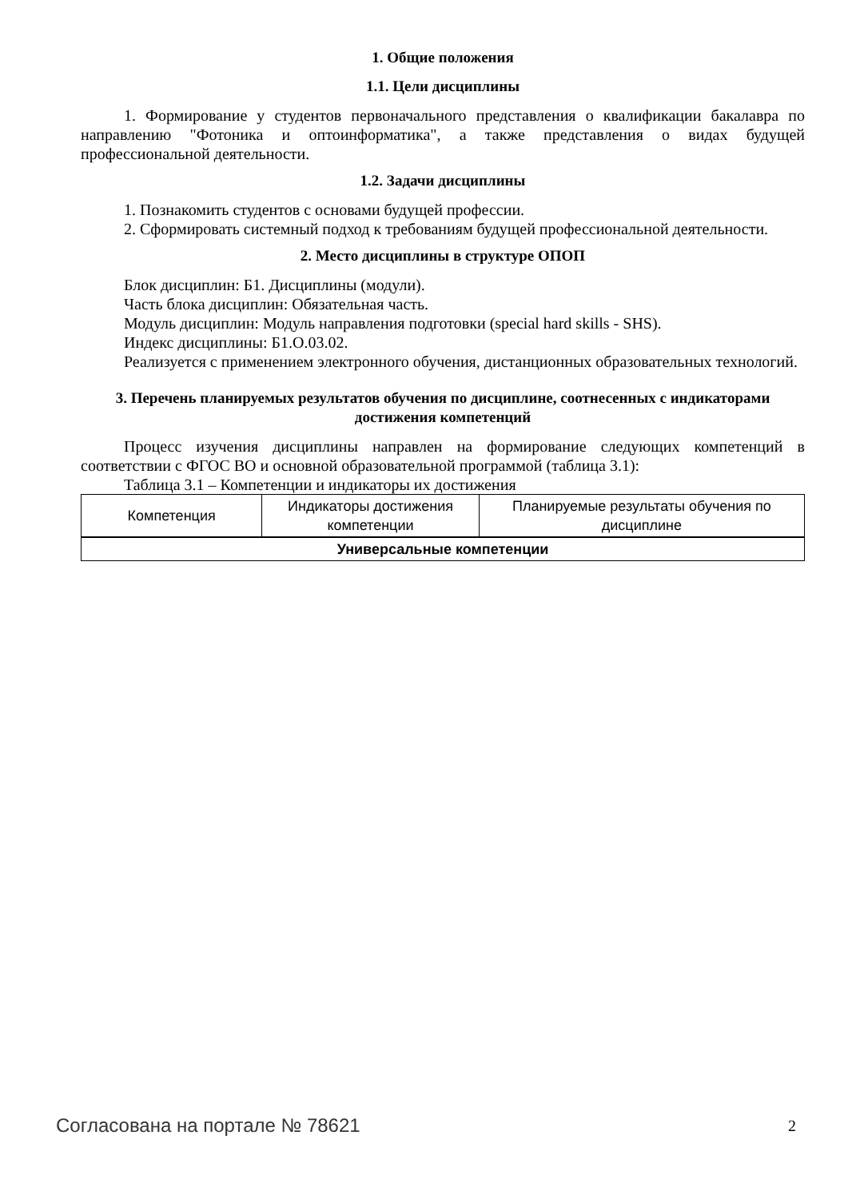1. Общие положения
1.1. Цели дисциплины
1. Формирование у студентов первоначального представления о квалификации бакалавра по направлению "Фотоника и оптоинформатика", а также представления о видах будущей профессиональной деятельности.
1.2. Задачи дисциплины
1. Познакомить студентов с основами будущей профессии.
2. Сформировать системный подход к требованиям будущей профессиональной деятельности.
2. Место дисциплины в структуре ОПОП
Блок дисциплин: Б1. Дисциплины (модули).
Часть блока дисциплин: Обязательная часть.
Модуль дисциплин: Модуль направления подготовки (special hard skills - SHS).
Индекс дисциплины: Б1.О.03.02.
Реализуется с применением электронного обучения, дистанционных образовательных технологий.
3. Перечень планируемых результатов обучения по дисциплине, соотнесенных с индикаторами достижения компетенций
Процесс изучения дисциплины направлен на формирование следующих компетенций в соответствии с ФГОС ВО и основной образовательной программой (таблица 3.1):
Таблица 3.1 – Компетенции и индикаторы их достижения
| Компетенция | Индикаторы достижения компетенции | Планируемые результаты обучения по дисциплине |
| --- | --- | --- |
| Универсальные компетенции | | |
Согласована на портале № 78621 2